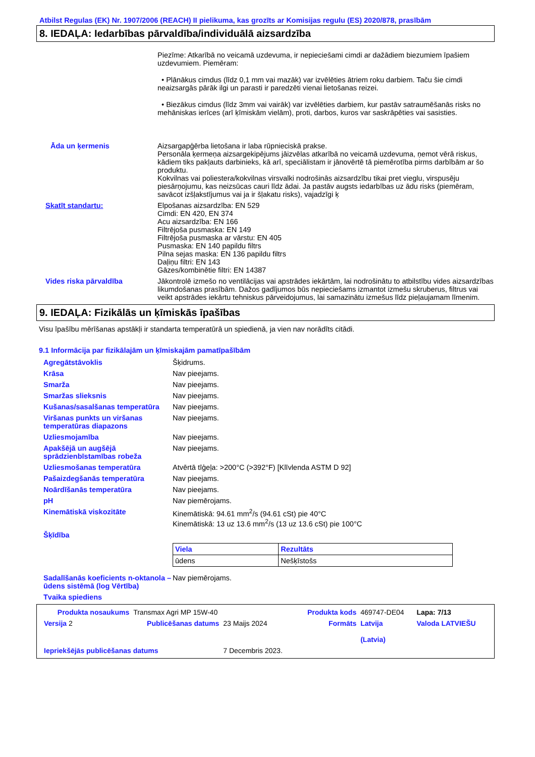Atbilst Regulas (EK) Nr. 1907/2006 (REACH) II pielikuma, kas grozīts ar Komisijas regulu (ES) 2020/878, prasībām
8. IEDAĻA: Iedarbības pārvaldība/individuālā aizsardzība
Piezīme: Atkarībā no veicamā uzdevuma, ir nepieciešami cimdi ar dažādiem biezumiem īpašiem uzdevumiem. Piemēram:
• Plānākus cimdus (līdz 0,1 mm vai mazāk) var izvēlēties ātriem roku darbiem. Taču šie cimdi neaizsargās pārāk ilgi un parasti ir paredzēti vienai lietošanas reizei.
• Biezākus cimdus (līdz 3mm vai vairāk) var izvēlēties darbiem, kur pastāv satraumēšanās risks no mehāniskas ierīces (arī ķīmiskām vielām), proti, darbos, kuros var saskrāpēties vai sasisties.
Āda un ķermenis Aizsargapģērba lietošana ir laba rūpnieciskā prakse.
Personāla ķermeņa aizsargekipējums jāizvēlas atkarībā no veicamā uzdevuma, ņemot vērā riskus, kādiem tiks pakļauts darbinieks, kā arī, speciālistam ir jānovērtē tā piemērotība pirms darbībām ar šo produktu.
Kokvilnas vai poliestera/kokvilnas virsvalki nodrošinās aizsardzību tikai pret vieglu, virspusēju piesārņojumu, kas neizsūcas cauri līdz ādai. Ja pastāv augsts iedarbības uz ādu risks (piemēram, savācot izšļakstījumus vai ja ir šļakatu risks), vajadzīgi ķ
Skatīt standartu: Elpošanas aizsardzība: EN 529
Cimdi: EN 420, EN 374
Acu aizsardzība: EN 166
Filtrējoša pusmaska: EN 149
Filtrējoša pusmaska ar vārstu: EN 405
Pusmaska: EN 140 papildu filtrs
Pilna sejas maska: EN 136 papildu filtrs
Daļiņu filtri: EN 143
Gāzes/kombinētie filtri: EN 14387
Vides riska pārvaldība Jākontrolē izmešo no ventilācijas vai apstrādes iekārtām, lai nodrošinātu to atbilstību vides aizsardzības likumdošanas prasībām. Dažos gadījumos būs nepieciešams izmantot izmešu skruberus, filtrus vai veikt apstrādes iekārtu tehniskus pārveidojumus, lai samazinātu izmešus līdz pieļaujamam līmenim.
9. IEDAĻA: Fizikālās un ķīmiskās īpašības
Visu īpašību mērīšanas apstākļi ir standarta temperatūrā un spiedienā, ja vien nav norādīts citādi.
9.1 Informācija par fizikālajām un ķīmiskajām pamatīpašībām
Agregātstāvoklis Šķidrums.
Krāsa Nav pieejams.
Smarža Nav pieejams.
Smaržas slieksnis Nav pieejams.
Kušanas/sasalšanas temperatūra Nav pieejams.
Viršanas punkts un viršanas temperatūras diapazons
Nav pieejams.
Uzliesmojamība Nav pieejams.
Apakšējā un augšējā sprādzienbīstamības robeža
Nav pieejams.
Uzliesmošanas temperatūra Atvērtā tīģeļa: >200°C (>392°F) [Klīvlenda ASTM D 92]
Pašaizdegšanās temperatūra Nav pieejams.
Noārdīšanās temperatūra Nav pieejams.
pH Nav piemērojams.
Kinemātiskā viskozitāte Kinemātiskā: 94.61 mm<sup>2</sup>/s (94.61 cSt) pie 40°C
Kinemātiskā: 13 uz 13.6 mm<sup>2</sup>/s (13 uz 13.6 cSt) pie 100°C
Šķīdība
| Viela | Rezultāts |
| --- | --- |
| ūdens | Nešķīstošs |
Sadalīšanās koeficients n-oktanola – ūdens sistēmā (log Vērtība)
Nav piemērojams.
Tvaika spiediens
| Produkta nosaukums | Transmax Agri MP 15W-40 | | Produkta kods | 469747-DE04 | Lapa: 7/13 |
| Versija 2 | Publicēšanas datums | 23 Maijs 2024 | Formāts | Latvija (Latvia) | Valoda LATVIEŠU |
| Iepriekšējās publicēšanas datums | | 7 Decembris 2023. | | | |